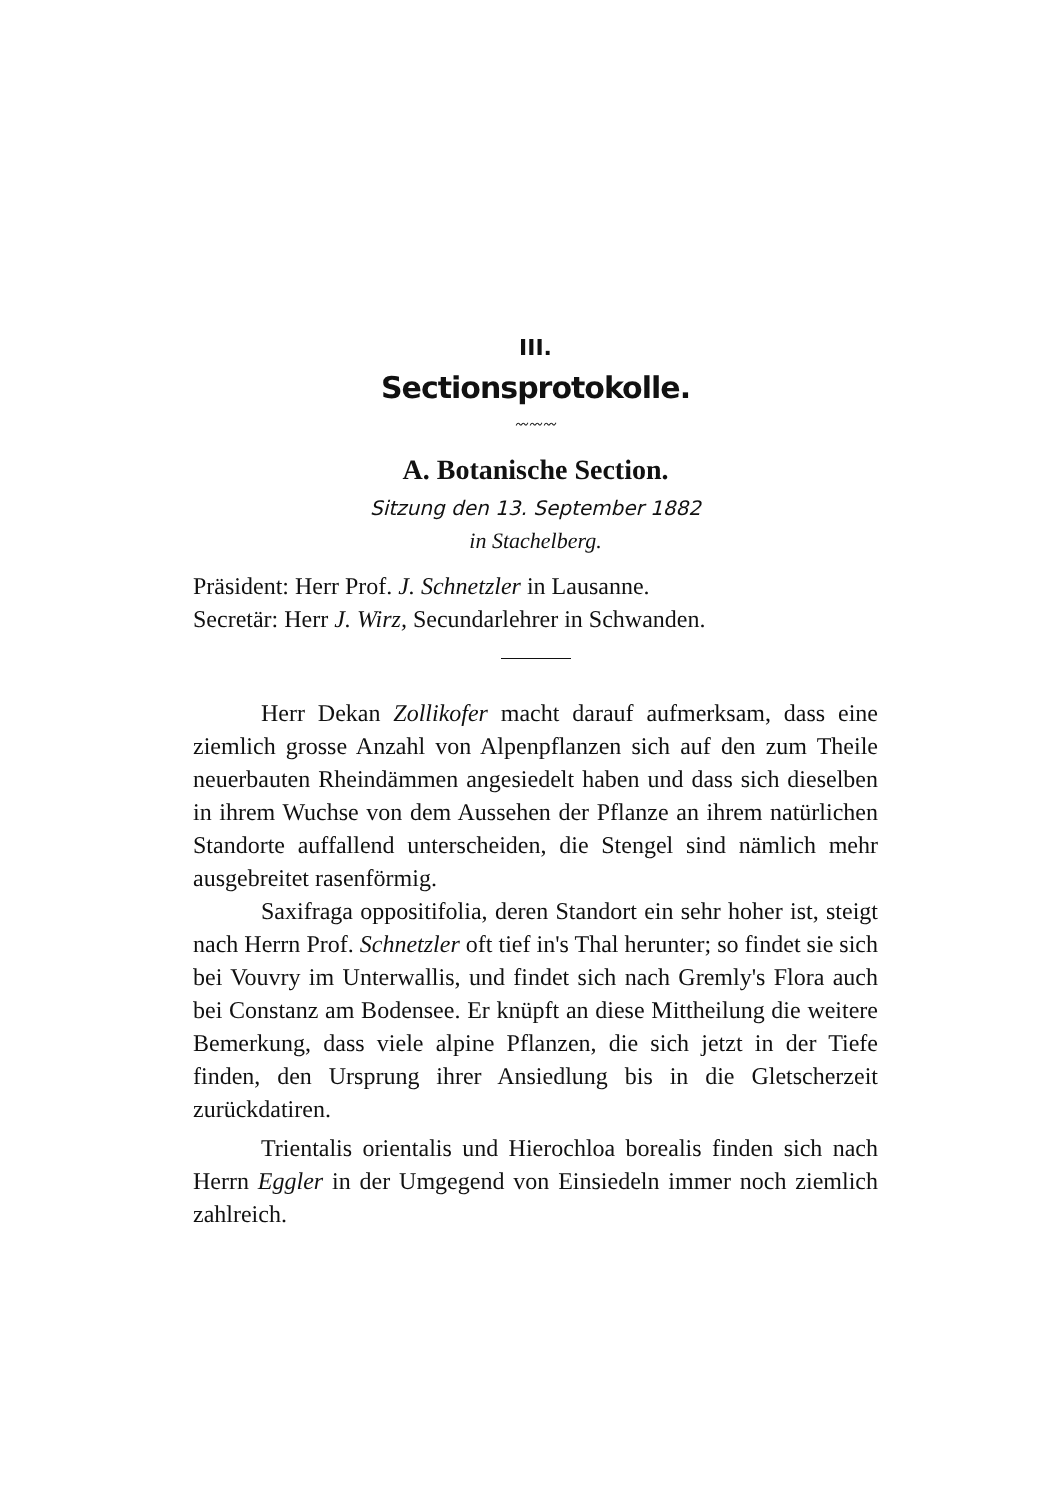III.
Sectionsprotokolle.
〰〰〰
A. Botanische Section.
Sitzung den 13. September 1882
in Stachelberg.
Präsident: Herr Prof. J. Schnetzler in Lausanne.
Secretär: Herr J. Wirz, Secundarlehrer in Schwanden.
Herr Dekan Zollikofer macht darauf aufmerksam, dass eine ziemlich grosse Anzahl von Alpenpflanzen sich auf den zum Theile neuerbauten Rheindämmen angesiedelt haben und dass sich dieselben in ihrem Wuchse von dem Aussehen der Pflanze an ihrem natürlichen Standorte auffallend unterscheiden, die Stengel sind nämlich mehr ausgebreitet rasenförmig.
Saxifraga oppositifolia, deren Standort ein sehr hoher ist, steigt nach Herrn Prof. Schnetzler oft tief in's Thal herunter; so findet sie sich bei Vouvry im Unterwallis, und findet sich nach Gremly's Flora auch bei Constanz am Bodensee. Er knüpft an diese Mittheilung die weitere Bemerkung, dass viele alpine Pflanzen, die sich jetzt in der Tiefe finden, den Ursprung ihrer Ansiedlung bis in die Gletscherzeit zurückdatiren.
Trientalis orientalis und Hierochloa borealis finden sich nach Herrn Eggler in der Umgegend von Einsiedeln immer noch ziemlich zahlreich.